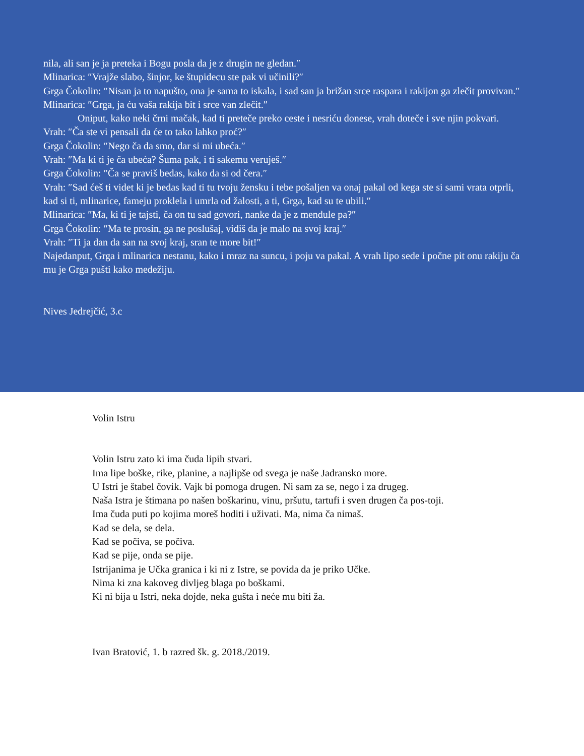nila, ali san je ja preteka i Bogu posla da je z drugin ne gledan.″
Mlinarica: ″Vrajže slabo, šinjor, ke štupidecu ste pak vi učinili?″
Grga Čokolin: ″Nisan ja to napušto, ona je sama to iskala, i sad san ja brižan srce raspara i rakijon ga zlečit provivan.″
Mlinarica: ″Grga, ja ću vaša rakija bit i srce van zlečit.″
Oniput, kako neki črni mačak, kad ti preteče preko ceste i nesriću donese, vrah doteče i sve njin pokvari.
Vrah: ″Ča ste vi pensali da će to tako lahko proć?″
Grga Čokolin: ″Nego ča da smo, dar si mi ubeća.″
Vrah: ″Ma ki ti je ča ubeća? Šuma pak, i ti sakemu veruješ.″
Grga Čokolin: ″Ča se praviš bedas, kako da si od čera.″
Vrah: ″Sad ćeš ti videt ki je bedas kad ti tu tvoju žensku i tebe pošaljen va onaj pakal od kega ste si sami vrata otprli, kad si ti, mlinarice, fameju proklela i umrla od žalosti, a ti, Grga, kad su te ubili.″
Mlinarica: ″Ma, ki ti je tajsti, ča on tu sad govori, nanke da je z mendule pa?″
Grga Čokolin: ″Ma te prosin, ga ne poslušaj, vidiš da je malo na svoj kraj.″
Vrah: ″Ti ja dan da san na svoj kraj, sran te more bit!″
Najedanput, Grga i mlinarica nestanu, kako i mraz na suncu, i poju va pakal. A vrah lipo sede i počne pit onu rakiju ča mu je Grga pušti kako medežiju.
Nives Jedrejčić, 3.c
Volin Istru
Volin Istru zato ki ima čuda lipih stvari.
Ima lipe boške, rike, planine, a najlipše od svega je naše Jadransko more.
U Istri je štabel čovik. Vajk bi pomoga drugen. Ni sam za se, nego i za drugeg.
Naša Istra je štimana po našen boškarinu, vinu, pršutu, tartufi i sven drugen ča pos-toji.
Ima čuda puti po kojima moreš hoditi i uživati. Ma, nima ča nimaš.
Kad se dela, se dela.
Kad se počiva, se počiva.
Kad se pije, onda se pije.
Istrijanima je Učka granica i ki ni z Istre, se povida da je priko Učke.
Nima ki zna kakoveg divljeg blaga po boškami.
Ki ni bija u Istri, neka dojde, neka gušta i neće mu biti ža.
Ivan Bratović, 1. b razred šk. g. 2018./2019.